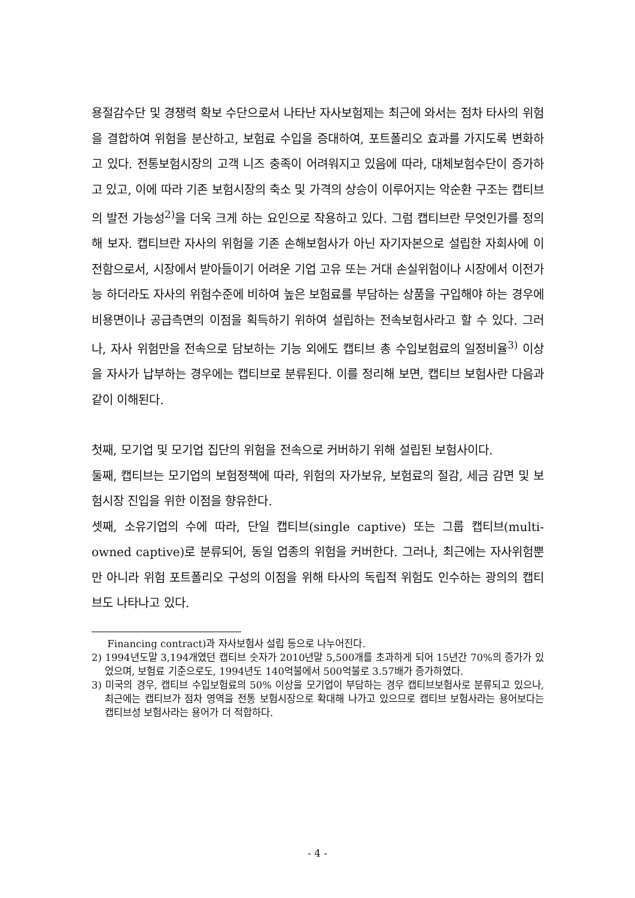용절감수단 및 경쟁력 확보 수단으로서 나타난 자사보험제는 최근에 와서는 점차 타사의 위험을 결합하여 위험을 분산하고, 보험료 수입을 증대하여, 포트폴리오 효과를 가지도록 변화하고 있다. 전통보험시장의 고객 니즈 충족이 어려워지고 있음에 따라, 대체보험수단이 증가하고 있고, 이에 따라 기존 보험시장의 축소 및 가격의 상승이 이루어지는 악순환 구조는 캡티브의 발전 가능성<sup>2)</sup>을 더욱 크게 하는 요인으로 작용하고 있다. 그럼 캡티브란 무엇인가를 정의해 보자. 캡티브란 자사의 위험을 기존 손해보험사가 아닌 자기자본으로 설립한 자회사에 이전함으로서, 시장에서 받아들이기 어려운 기업 고유 또는 거대 손실위험이나 시장에서 이전가능 하더라도 자사의 위험수준에 비하여 높은 보험료를 부담하는 상품을 구입해야 하는 경우에 비용면이나 공급측면의 이점을 획득하기 위하여 설립하는 전속보험사라고 할 수 있다. 그러나, 자사 위험만을 전속으로 담보하는 기능 외에도 캡티브 총 수입보험료의 일정비율<sup>3)</sup> 이상을 자사가 납부하는 경우에는 캡티브로 분류된다. 이를 정리해 보면, 캡티브 보험사란 다음과 같이 이해된다.
첫째, 모기업 및 모기업 집단의 위험을 전속으로 커버하기 위해 설립된 보험사이다.
둘째, 캡티브는 모기업의 보험정책에 따라, 위험의 자가보유, 보험료의 절감, 세금 감면 및 보험시장 진입을 위한 이점을 향유한다.
셋째, 소유기업의 수에 따라, 단일 캡티브(single captive) 또는 그룹 캡티브(multi-owned captive)로 분류되어, 동일 업종의 위험을 커버한다. 그러나, 최근에는 자사위험뿐만 아니라 위험 포트폴리오 구성의 이점을 위해 타사의 독립적 위험도 인수하는 광의의 캡티브도 나타나고 있다.
Financing contract)과 자사보험사 설립 등으로 나누어진다.
2) 1994년도말 3,194개였던 캡티브 숫자가 2010년말 5,500개를 초과하게 되어 15년간 70%의 증가가 있었으며, 보험료 기준으로도, 1994년도 140억불에서 500억불로 3.57배가 증가하였다.
3) 미국의 경우, 캡티브 수입보험료의 50% 이상을 모기업이 부담하는 경우 캡티브보험사로 분류되고 있으나, 최근에는 캡티브가 점차 영역을 전통 보험시장으로 확대해 나가고 있으므로 캡티브 보험사라는 용어보다는 캡티브성 보험사라는 용어가 더 적합하다.
- 4 -